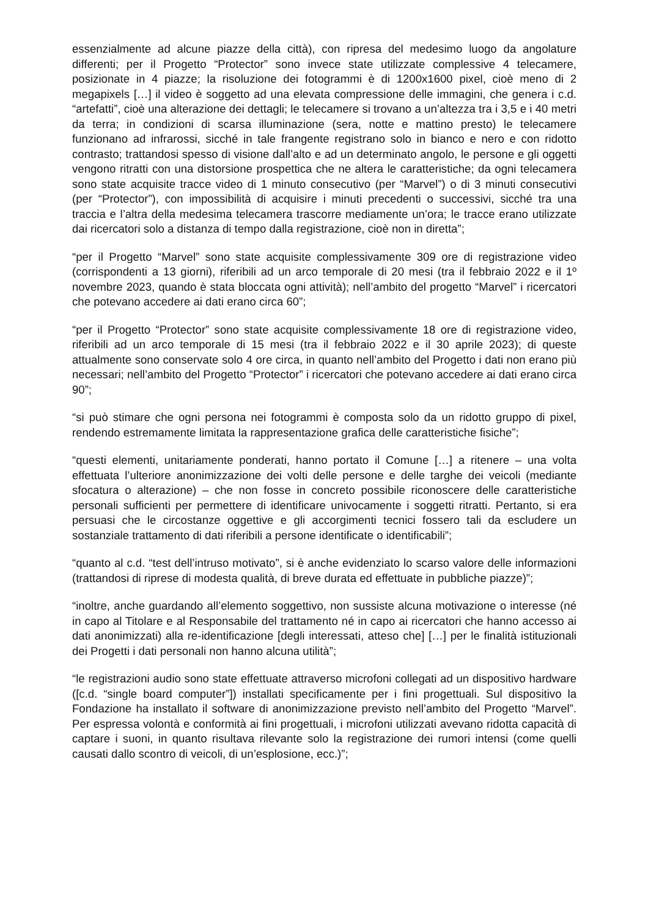essenzialmente ad alcune piazze della città), con ripresa del medesimo luogo da angolature differenti; per il Progetto “Protector” sono invece state utilizzate complessive 4 telecamere, posizionate in 4 piazze; la risoluzione dei fotogrammi è di 1200x1600 pixel, cioè meno di 2 megapixels […] il video è soggetto ad una elevata compressione delle immagini, che genera i c.d. “artefatti”, cioè una alterazione dei dettagli; le telecamere si trovano a un’altezza tra i 3,5 e i 40 metri da terra; in condizioni di scarsa illuminazione (sera, notte e mattino presto) le telecamere funzionano ad infrarossi, sicché in tale frangente registrano solo in bianco e nero e con ridotto contrasto; trattandosi spesso di visione dall’alto e ad un determinato angolo, le persone e gli oggetti vengono ritratti con una distorsione prospettica che ne altera le caratteristiche; da ogni telecamera sono state acquisite tracce video di 1 minuto consecutivo (per “Marvel”) o di 3 minuti consecutivi (per “Protector”), con impossibilità di acquisire i minuti precedenti o successivi, sicché tra una traccia e l’altra della medesima telecamera trascorre mediamente un’ora; le tracce erano utilizzate dai ricercatori solo a distanza di tempo dalla registrazione, cioè non in diretta”;
“per il Progetto “Marvel” sono state acquisite complessivamente 309 ore di registrazione video (corrispondenti a 13 giorni), riferibili ad un arco temporale di 20 mesi (tra il febbraio 2022 e il 1º novembre 2023, quando è stata bloccata ogni attività); nell’ambito del progetto “Marvel” i ricercatori che potevano accedere ai dati erano circa 60”;
“per il Progetto “Protector” sono state acquisite complessivamente 18 ore di registrazione video, riferibili ad un arco temporale di 15 mesi (tra il febbraio 2022 e il 30 aprile 2023); di queste attualmente sono conservate solo 4 ore circa, in quanto nell’ambito del Progetto i dati non erano più necessari; nell’ambito del Progetto “Protector” i ricercatori che potevano accedere ai dati erano circa 90”;
“si può stimare che ogni persona nei fotogrammi è composta solo da un ridotto gruppo di pixel, rendendo estremamente limitata la rappresentazione grafica delle caratteristiche fisiche”;
“questi elementi, unitariamente ponderati, hanno portato il Comune […] a ritenere – una volta effettuata l’ulteriore anonimizzazione dei volti delle persone e delle targhe dei veicoli (mediante sfocatura o alterazione) – che non fosse in concreto possibile riconoscere delle caratteristiche personali sufficienti per permettere di identificare univocamente i soggetti ritratti. Pertanto, si era persuasi che le circostanze oggettive e gli accorgimenti tecnici fossero tali da escludere un sostanziale trattamento di dati riferibili a persone identificate o identificabili”;
“quanto al c.d. “test dell’intruso motivato”, si è anche evidenziato lo scarso valore delle informazioni (trattandosi di riprese di modesta qualità, di breve durata ed effettuate in pubbliche piazze)”;
“inoltre, anche guardando all’elemento soggettivo, non sussiste alcuna motivazione o interesse (né in capo al Titolare e al Responsabile del trattamento né in capo ai ricercatori che hanno accesso ai dati anonimizzati) alla re-identificazione [degli interessati, atteso che] […] per le finalità istituzionali dei Progetti i dati personali non hanno alcuna utilità”;
“le registrazioni audio sono state effettuate attraverso microfoni collegati ad un dispositivo hardware ([c.d. “single board computer”]) installati specificamente per i fini progettuali. Sul dispositivo la Fondazione ha installato il software di anonimizzazione previsto nell’ambito del Progetto “Marvel”. Per espressa volontà e conformità ai fini progettuali, i microfoni utilizzati avevano ridotta capacità di captare i suoni, in quanto risultava rilevante solo la registrazione dei rumori intensi (come quelli causati dallo scontro di veicoli, di un’esplosione, ecc.)”;